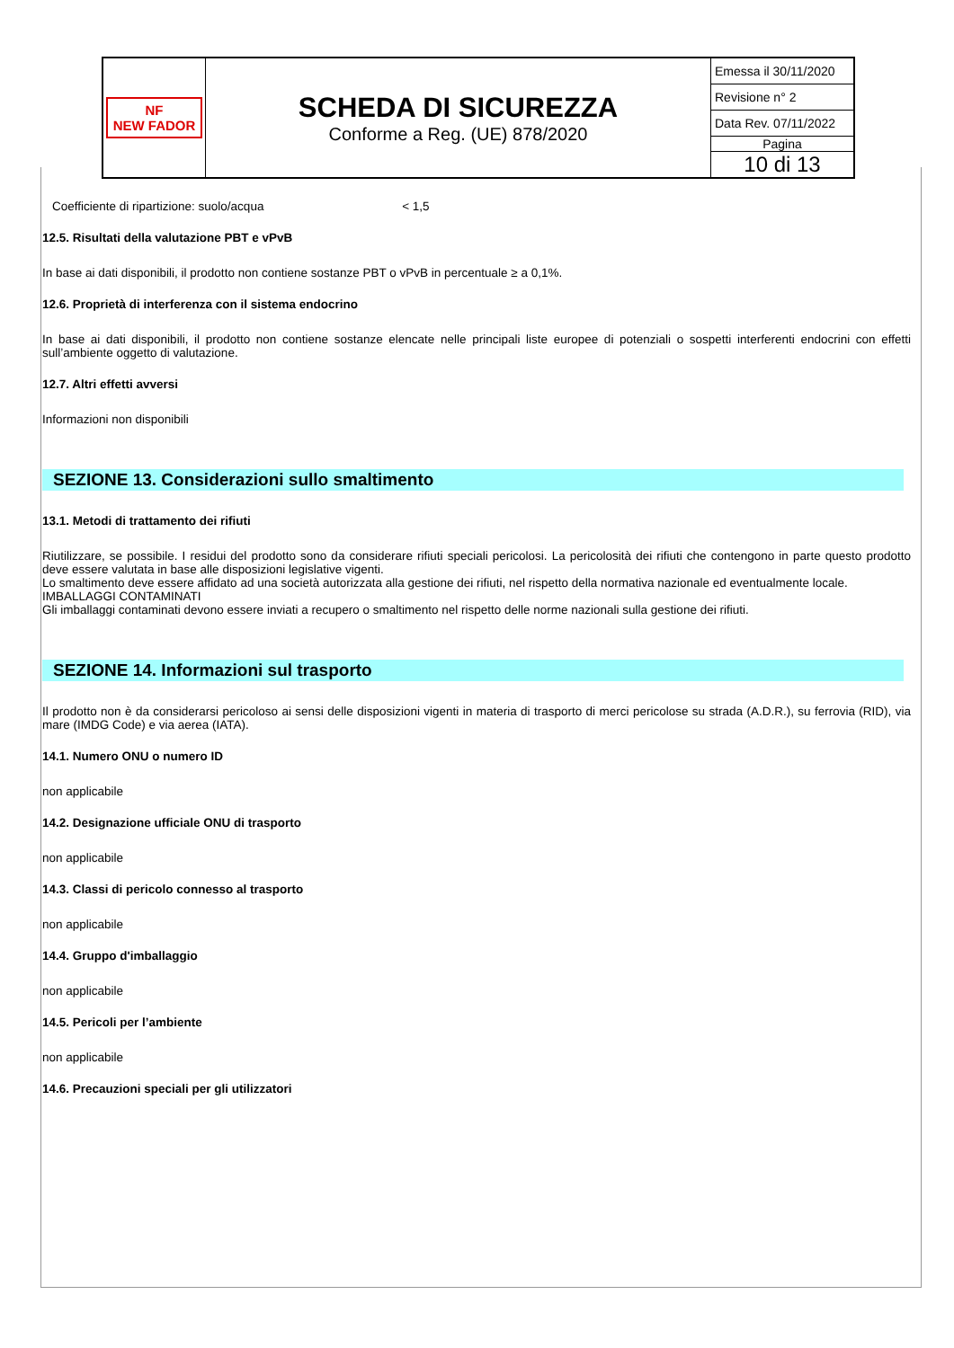| NF NEW FADOR | SCHEDA DI SICUREZZA Conforme a Reg. (UE) 878/2020 | Emessa il 30/11/2020 |
| | | Revisione n° 2 |
| | | Data Rev. 07/11/2022 |
| | | Pagina |
| | | 10 di 13 |
Coefficiente di ripartizione: suolo/acqua < 1,5
12.5. Risultati della valutazione PBT e vPvB
In base ai dati disponibili, il prodotto non contiene sostanze PBT o vPvB in percentuale ≥ a 0,1%.
12.6. Proprietà di interferenza con il sistema endocrino
In base ai dati disponibili, il prodotto non contiene sostanze elencate nelle principali liste europee di potenziali o sospetti interferenti endocrini con effetti sull’ambiente oggetto di valutazione.
12.7. Altri effetti avversi
Informazioni non disponibili
SEZIONE 13. Considerazioni sullo smaltimento
13.1. Metodi di trattamento dei rifiuti
Riutilizzare, se possibile. I residui del prodotto sono da considerare rifiuti speciali pericolosi. La pericolosità dei rifiuti che contengono in parte questo prodotto deve essere valutata in base alle disposizioni legislative vigenti.
Lo smaltimento deve essere affidato ad una società autorizzata alla gestione dei rifiuti, nel rispetto della normativa nazionale ed eventualmente locale.
IMBALLAGGI CONTAMINATI
Gli imballaggi contaminati devono essere inviati a recupero o smaltimento nel rispetto delle norme nazionali sulla gestione dei rifiuti.
SEZIONE 14. Informazioni sul trasporto
Il prodotto non è da considerarsi pericoloso ai sensi delle disposizioni vigenti in materia di trasporto di merci pericolose su strada (A.D.R.), su ferrovia (RID), via mare (IMDG Code) e via aerea (IATA).
14.1. Numero ONU o numero ID
non applicabile
14.2. Designazione ufficiale ONU di trasporto
non applicabile
14.3. Classi di pericolo connesso al trasporto
non applicabile
14.4. Gruppo d'imballaggio
non applicabile
14.5. Pericoli per l’ambiente
non applicabile
14.6. Precauzioni speciali per gli utilizzatori